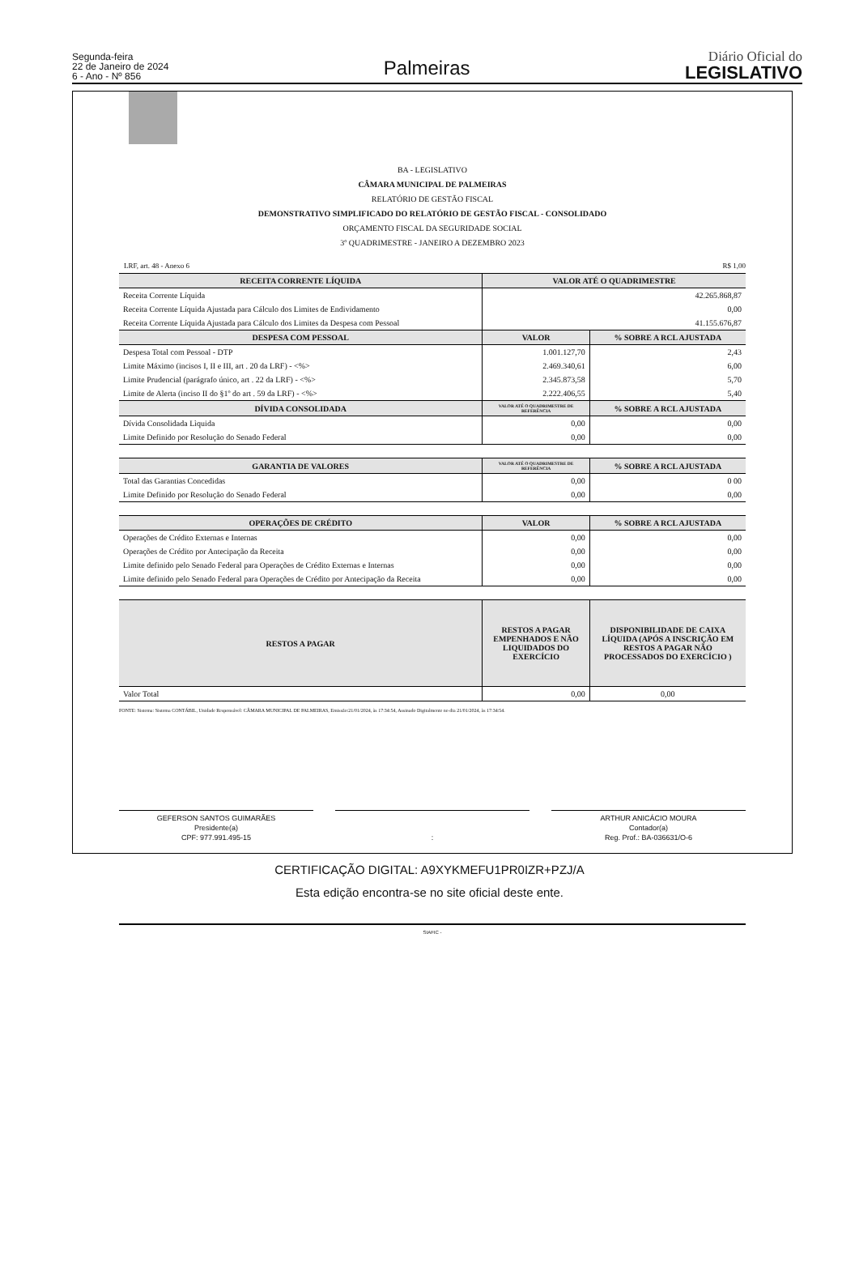Segunda-feira
22 de Janeiro de 2024
6 - Ano - Nº 856
Palmeiras
Diário Oficial do
LEGISLATIVO
BA - LEGISLATIVO
CÂMARA MUNICIPAL DE PALMEIRAS
RELATÓRIO DE GESTÃO FISCAL
DEMONSTRATIVO SIMPLIFICADO DO RELATÓRIO DE GESTÃO FISCAL - CONSOLIDADO
ORÇAMENTO FISCAL DA SEGURIDADE SOCIAL
3º QUADRIMESTRE - JANEIRO A DEZEMBRO 2023
LRF, art. 48 - Anexo 6 R$ 1,00
| RECEITA CORRENTE LÍQUIDA | VALOR ATÉ O QUADRIMESTRE | |
| --- | --- | --- |
| Receita Corrente Líquida | 42.265.868,87 | |
| Receita Corrente Líquida Ajustada para Cálculo dos Limites de Endividamento | 0,00 | |
| Receita Corrente Líquida Ajustada para Cálculo dos Limites da Despesa com Pessoal | 41.155.676,87 | |
| DESPESA COM PESSOAL | VALOR | % SOBRE A RCL AJUSTADA |
| Despesa Total com Pessoal - DTP | 1.001.127,70 | 2,43 |
| Limite Máximo (incisos I, II e III, art . 20 da LRF) - <%> | 2.469.340,61 | 6,00 |
| Limite Prudencial (parágrafo único, art . 22 da LRF) - <%> | 2.345.873,58 | 5,70 |
| Limite de Alerta (inciso II do §1º do art . 59 da LRF) - <%> | 2.222.406,55 | 5,40 |
| DÍVIDA CONSOLIDADA | VALOR ATÉ O QUADRIMESTRE DE REFERÊNCIA | % SOBRE A RCL AJUSTADA |
| Dívida Consolidada Lìquida | 0,00 | 0,00 |
| Limite Definido por Resolução do Senado Federal | 0,00 | 0,00 |
| GARANTIA DE VALORES | VALOR ATÉ O QUADRIMESTRE DE REFERÊNCIA | % SOBRE A RCL AJUSTADA |
| Total das Garantias Concedidas | 0,00 | 0 00 |
| Limite Definido por Resolução do Senado Federal | 0,00 | 0,00 |
| OPERAÇÕES DE CRÉDITO | VALOR | % SOBRE A RCL AJUSTADA |
| Operações de Crédito Externas e Internas | 0,00 | 0,00 |
| Operações de Crédito por Antecipação da Receita | 0,00 | 0,00 |
| Limite definido pelo Senado Federal para Operações de Crédito Externas e Internas | 0,00 | 0,00 |
| Limite definido pelo Senado Federal para Operações de Crédito por Antecipação da Receita | 0,00 | 0,00 |
| RESTOS A PAGAR | RESTOS A PAGAR EMPENHADOS E NÃO LIQUIDADOS DO EXERCÍCIO | DISPONIBILIDADE DE CAIXA LÍQUIDA (APÓS A INSCRIÇÃO EM RESTOS A PAGAR NÃO PROCESSADOS DO EXERCÍCIO ) |
| Valor Total | 0,00 | 0,00 |
FONTE: Sistema: Sistema CONTÁBIL, Unidade Responsável: CÂMARA MUNICIPAL DE PALMEIRAS, Emissão:21/01/2024, às 17:34:54, Assinado Digitalmente no dia 21/01/2024, às 17:34:54.
GEFERSON SANTOS GUIMARÃES
Presidente(a)
CPF: 977.991.495-15
: ARTHUR ANICÁCIO MOURA
Contador(a)
Reg. Prof.: BA-036631/O-6
SIAFIC -
CERTIFICAÇÃO DIGITAL: A9XYKMEFU1PR0IZR+PZJ/A
Esta edição encontra-se no site oficial deste ente.